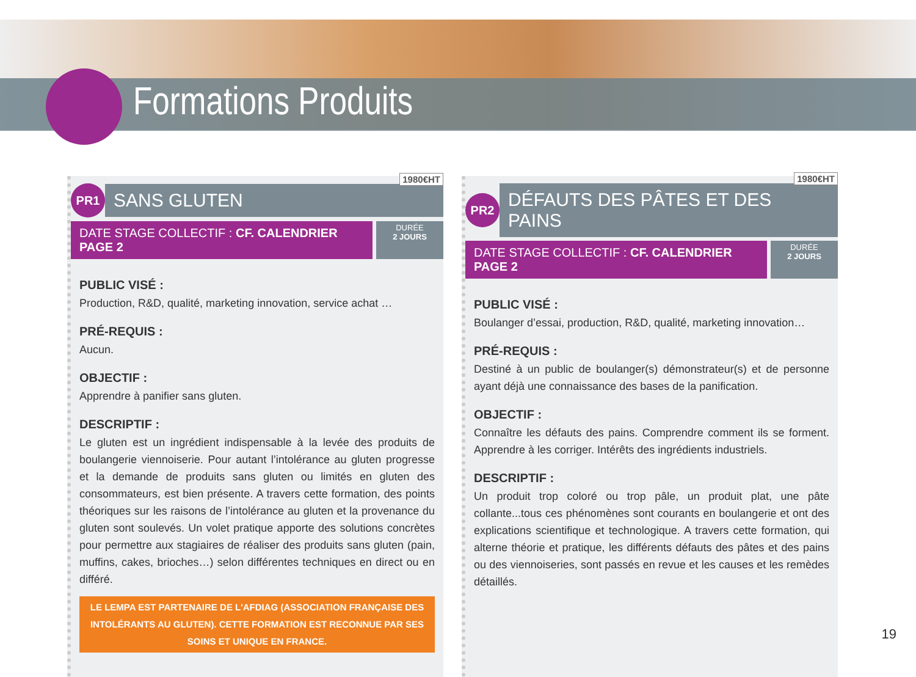Formations Produits
PR1
SANS GLUTEN
1980€HT
DATE STAGE COLLECTIF : CF. CALENDRIER PAGE 2
DURÉE
2 JOURS
PUBLIC VISÉ :
Production, R&D, qualité, marketing innovation, service achat …
PRÉ-REQUIS :
Aucun.
OBJECTIF :
Apprendre à panifier sans gluten.
DESCRIPTIF :
Le gluten est un ingrédient indispensable à la levée des produits de boulangerie viennoiserie. Pour autant l’intolérance au gluten progresse et la demande de produits sans gluten ou limités en gluten des consommateurs, est bien présente. A travers cette formation, des points théoriques sur les raisons de l’intolérance au gluten et la provenance du gluten sont soulevés. Un volet pratique apporte des solutions concrètes pour permettre aux stagiaires de réaliser des produits sans gluten (pain, muffins, cakes, brioches…) selon différentes techniques en direct ou en différé.
LE LEMPA EST PARTENAIRE DE L'AFDIAG (ASSOCIATION FRANÇAISE DES INTOLÉRANTS AU GLUTEN). CETTE FORMATION EST RECONNUE PAR SES SOINS ET UNIQUE EN FRANCE.
PR2
DÉFAUTS DES PÂTES ET DES PAINS
1980€HT
DATE STAGE COLLECTIF : CF. CALENDRIER PAGE 2
DURÉE
2 JOURS
PUBLIC VISÉ :
Boulanger d’essai, production, R&D, qualité, marketing innovation…
PRÉ-REQUIS :
Destiné à un public de boulanger(s) démonstrateur(s) et de personne ayant déjà une connaissance des bases de la panification.
OBJECTIF :
Connaître les défauts des pains. Comprendre comment ils se forment. Apprendre à les corriger. Intérêts des ingrédients industriels.
DESCRIPTIF :
Un produit trop coloré ou trop pâle, un produit plat, une pâte collante...tous ces phénomènes sont courants en boulangerie et ont des explications scientifique et technologique. A travers cette formation, qui alterne théorie et pratique, les différents défauts des pâtes et des pains ou des viennoiseries, sont passés en revue et les causes et les remèdes détaillés.
19